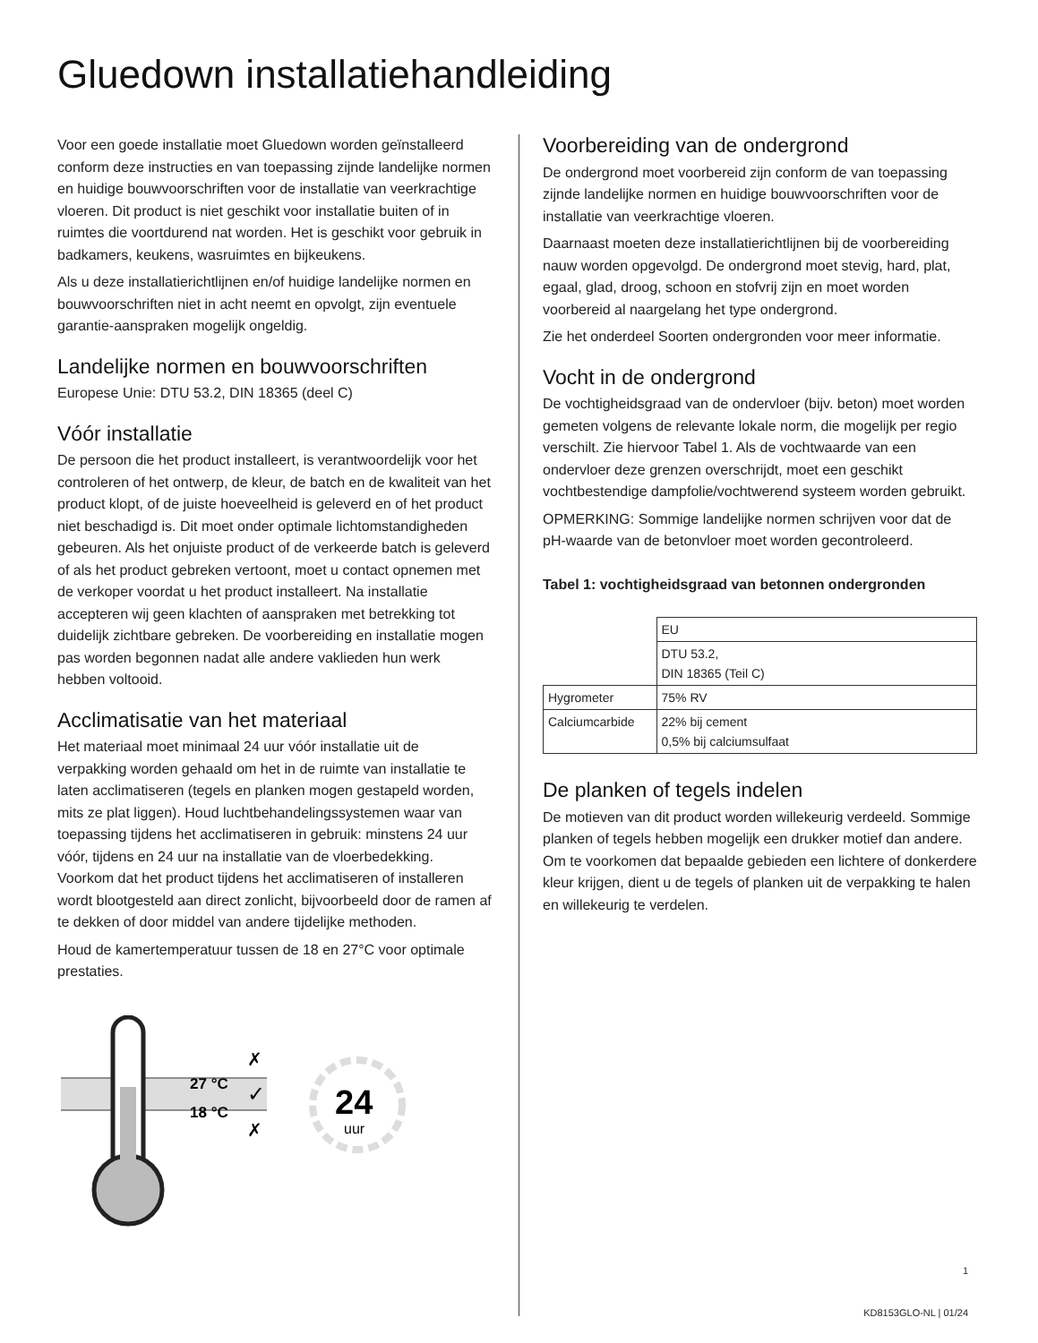Gluedown installatiehandleiding
Voor een goede installatie moet Gluedown worden geïnstalleerd conform deze instructies en van toepassing zijnde landelijke normen en huidige bouwvoorschriften voor de installatie van veerkrachtige vloeren. Dit product is niet geschikt voor installatie buiten of in ruimtes die voortdurend nat worden. Het is geschikt voor gebruik in badkamers, keukens, wasruimtes en bijkeukens.
Als u deze installatierichtlijnen en/of huidige landelijke normen en bouwvoorschriften niet in acht neemt en opvolgt, zijn eventuele garantie-aanspraken mogelijk ongeldig.
Landelijke normen en bouwvoorschriften
Europese Unie: DTU 53.2, DIN 18365 (deel C)
Vóór installatie
De persoon die het product installeert, is verantwoordelijk voor het controleren of het ontwerp, de kleur, de batch en de kwaliteit van het product klopt, of de juiste hoeveelheid is geleverd en of het product niet beschadigd is. Dit moet onder optimale lichtomstandigheden gebeuren. Als het onjuiste product of de verkeerde batch is geleverd of als het product gebreken vertoont, moet u contact opnemen met de verkoper voordat u het product installeert. Na installatie accepteren wij geen klachten of aanspraken met betrekking tot duidelijk zichtbare gebreken. De voorbereiding en installatie mogen pas worden begonnen nadat alle andere vaklieden hun werk hebben voltooid.
Acclimatisatie van het materiaal
Het materiaal moet minimaal 24 uur vóór installatie uit de verpakking worden gehaald om het in de ruimte van installatie te laten acclimatiseren (tegels en planken mogen gestapeld worden, mits ze plat liggen). Houd luchtbehandelingssystemen waar van toepassing tijdens het acclimatiseren in gebruik: minstens 24 uur vóór, tijdens en 24 uur na installatie van de vloerbedekking. Voorkom dat het product tijdens het acclimatiseren of installeren wordt blootgesteld aan direct zonlicht, bijvoorbeeld door de ramen af te dekken of door middel van andere tijdelijke methoden.
Houd de kamertemperatuur tussen de 18 en 27°C voor optimale prestaties.
27 °C
18 °C
✗
✓
✗
24
uur
Voorbereiding van de ondergrond
De ondergrond moet voorbereid zijn conform de van toepassing zijnde landelijke normen en huidige bouwvoorschriften voor de installatie van veerkrachtige vloeren.
Daarnaast moeten deze installatierichtlijnen bij de voorbereiding nauw worden opgevolgd. De ondergrond moet stevig, hard, plat, egaal, glad, droog, schoon en stofvrij zijn en moet worden voorbereid al naargelang het type ondergrond.
Zie het onderdeel Soorten ondergronden voor meer informatie.
Vocht in de ondergrond
De vochtigheidsgraad van de ondervloer (bijv. beton) moet worden gemeten volgens de relevante lokale norm, die mogelijk per regio verschilt. Zie hiervoor Tabel 1. Als de vochtwaarde van een ondervloer deze grenzen overschrijdt, moet een geschikt vochtbestendige dampfolie/vochtwerend systeem worden gebruikt.
OPMERKING: Sommige landelijke normen schrijven voor dat de pH-waarde van de betonvloer moet worden gecontroleerd.
Tabel 1: vochtigheidsgraad van betonnen ondergronden
| | EU |
| | DTU 53.2, DIN 18365 (Teil C) |
| Hygrometer | 75% RV |
| Calciumcarbide | 22% bij cement 0,5% bij calciumsulfaat |
De planken of tegels indelen
De motieven van dit product worden willekeurig verdeeld. Sommige planken of tegels hebben mogelijk een drukker motief dan andere. Om te voorkomen dat bepaalde gebieden een lichtere of donkerdere kleur krijgen, dient u de tegels of planken uit de verpakking te halen en willekeurig te verdelen.
1
KD8153GLO-NL | 01/24